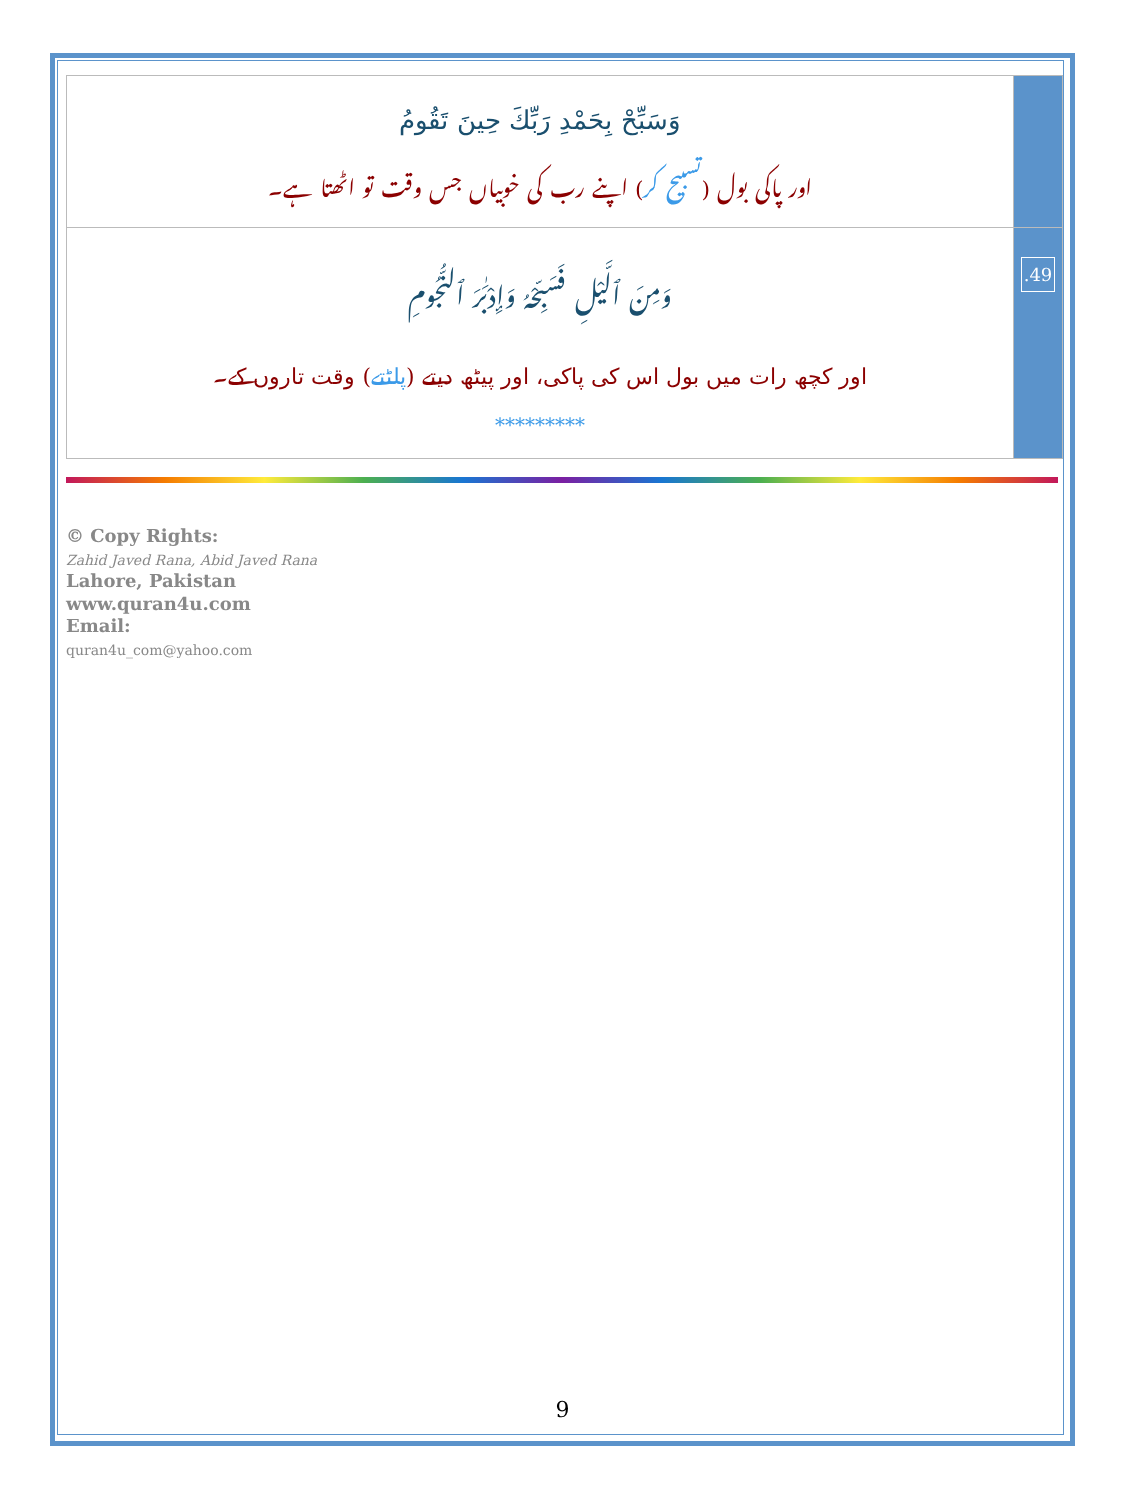| وَسَبِّحْ بِحَمْدِ رَبِّكَ حِينَ تَقُومُ اور پاکی بول ( تسبیح کر ) اپنے رب کی خوبیاں جس وقت تو اٹھتا ہے۔ | |
| وَمِنَ ٱلَّيْلِ فَسَبِّحْهُ وَإِدْبَـٰرَ ٱلنُّجُومِ اور کچھ رات میں بول اس کی پاکی، اور پیٹھ دیتے ( پلٹتے ) وقت تاروں کے۔ ********* | .49 |
© Copy Rights:
Zahid Javed Rana, Abid Javed Rana
Lahore, Pakistan
www.quran4u.com
Email:
quran4u_com@yahoo.com
9